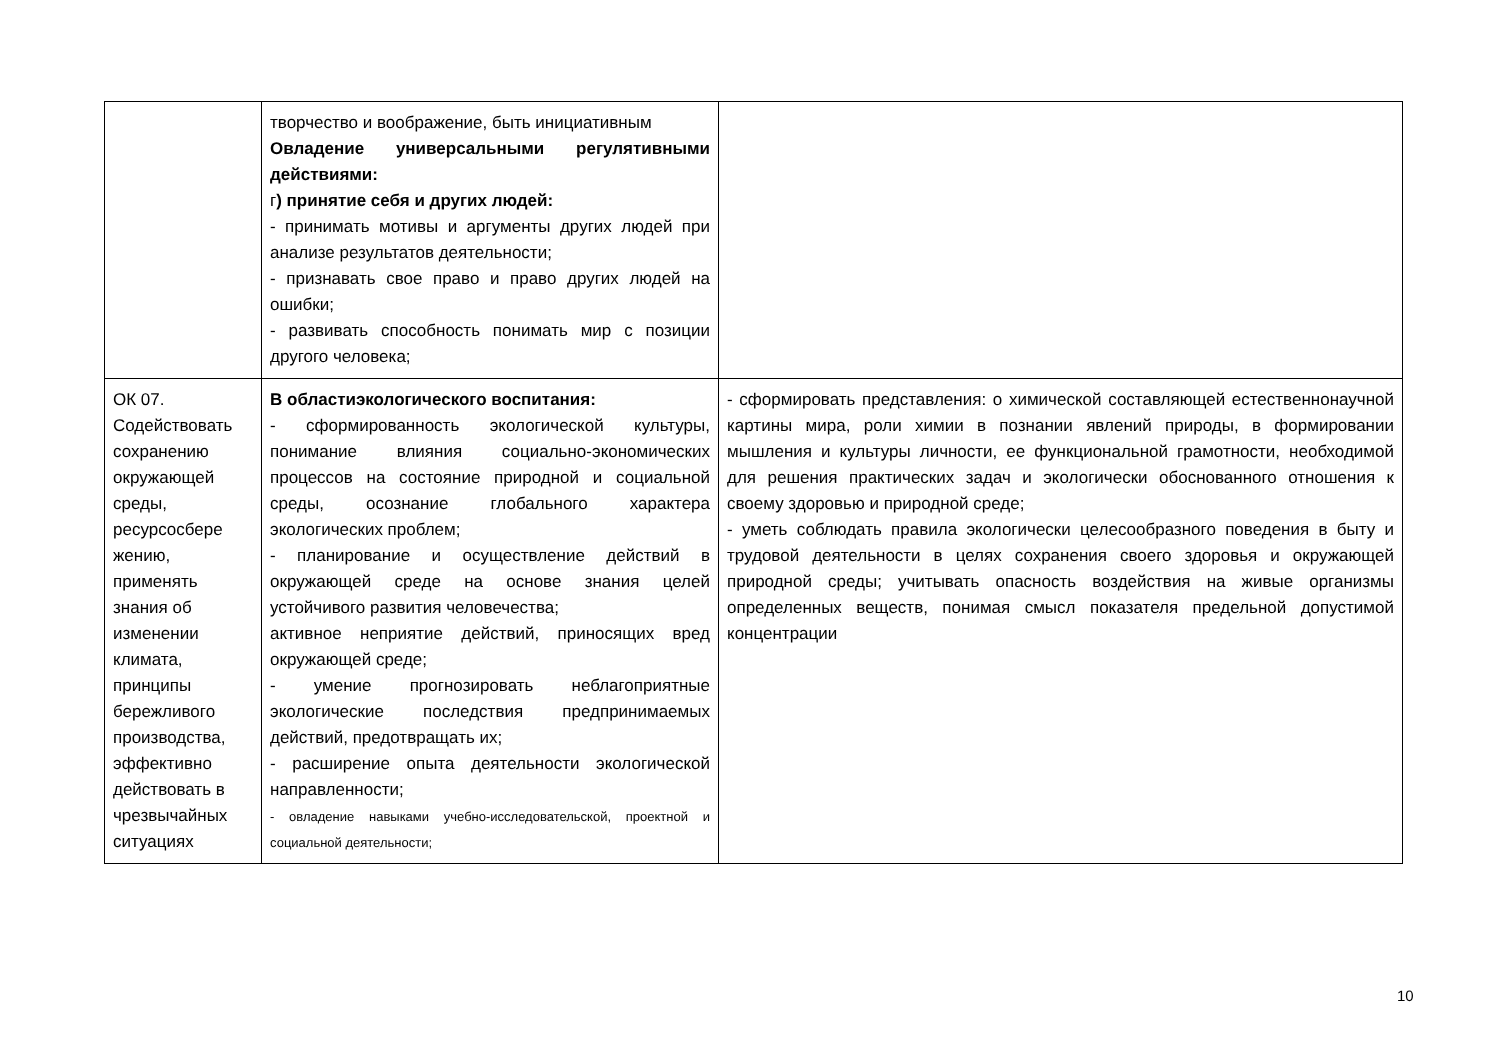| | творчество и воображение, быть инициативным Овладение универсальными регулятивными действиями: г ) принятие себя и других людей: - принимать мотивы и аргументы других людей при анализе результатов деятельности; - признавать свое право и право других людей на ошибки; - развивать способность понимать мир с позиции другого человека; | |
| ОК 07. Содействовать сохранению окружающей среды, ресурсосбере жению, применять знания об изменении климата, принципы бережливого производства, эффективно действовать в чрезвычайных ситуациях | В областиэкологического воспитания: - сформированность экологической культуры, понимание влияния социально-экономических процессов на состояние природной и социальной среды, осознание глобального характера экологических проблем; - планирование и осуществление действий в окружающей среде на основе знания целей устойчивого развития человечества; активное неприятие действий, приносящих вред окружающей среде; - умение прогнозировать неблагоприятные экологические последствия предпринимаемых действий, предотвращать их; - расширение опыта деятельности экологической направленности; - овладение навыками учебно-исследовательской, проектной и социальной деятельности; | - сформировать представления: о химической составляющей естественнонаучной картины мира, роли химии в познании явлений природы, в формировании мышления и культуры личности, ее функциональной грамотности, необходимой для решения практических задач и экологически обоснованного отношения к своему здоровью и природной среде; - уметь соблюдать правила экологически целесообразного поведения в быту и трудовой деятельности в целях сохранения своего здоровья и окружающей природной среды; учитывать опасность воздействия на живые организмы определенных веществ, понимая смысл показателя предельной допустимой концентрации |
10